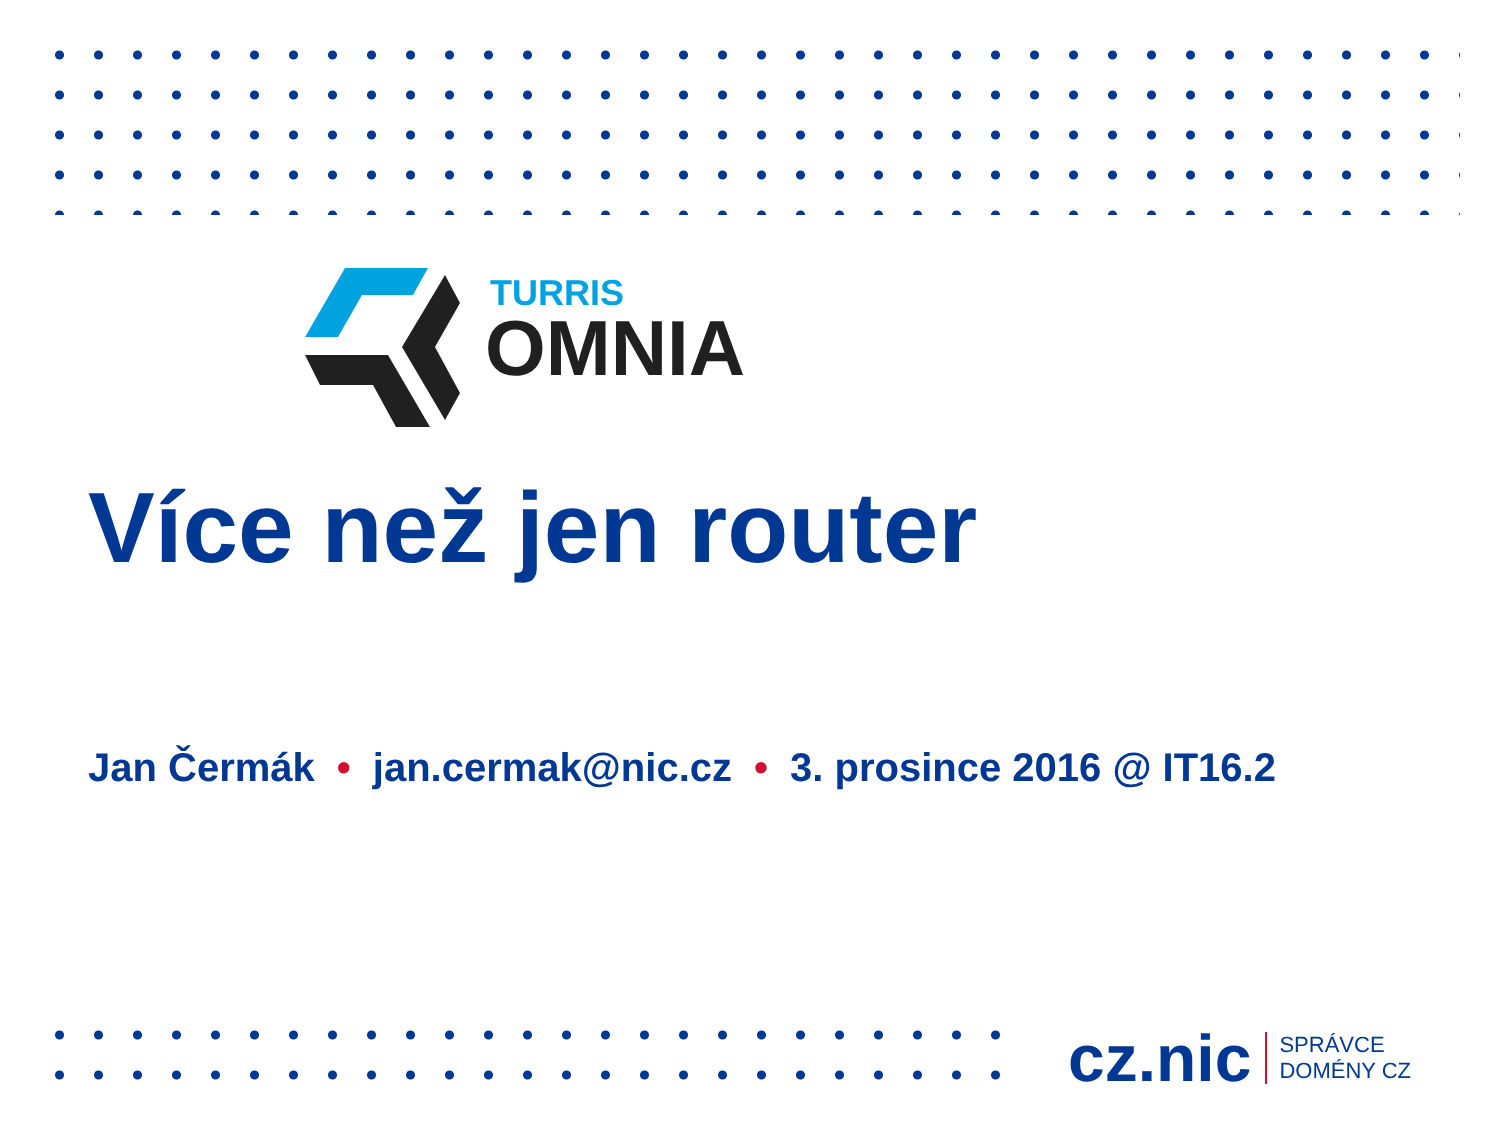TURRIS
OMNIA
Více než jen router
Jan Čermák • jan.cermak@nic.cz • 3. prosince 2016 @ IT16.2
cz.nic
SPRÁVCE
DOMÉNY CZ